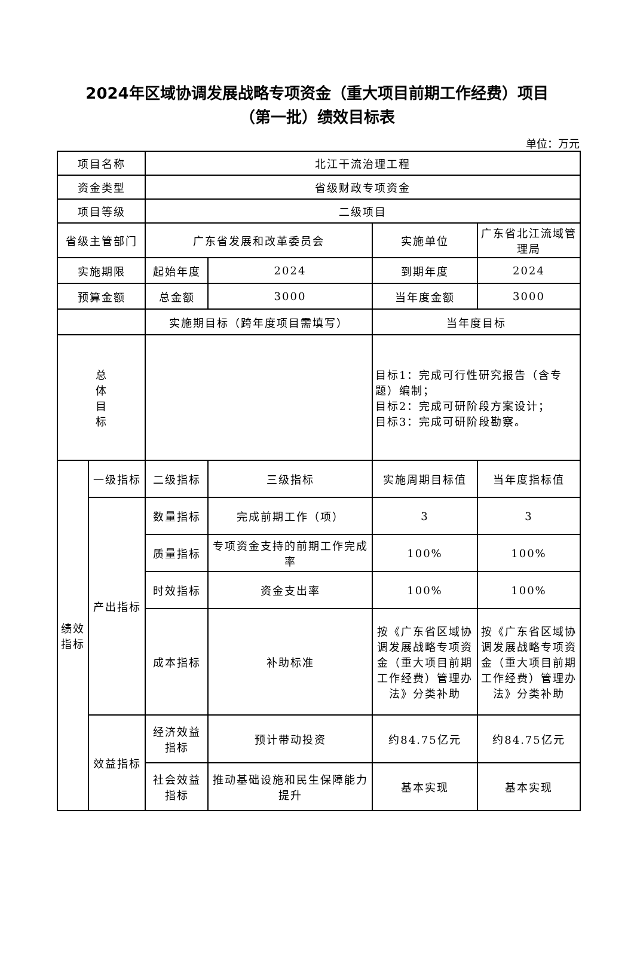2024年区域协调发展战略专项资金（重大项目前期工作经费）项目
（第一批）绩效目标表
单位：万元
| 项目名称 | | 北江干流治理工程 | | | |
| 资金类型 | | 省级财政专项资金 | | | |
| 项目等级 | | 二级项目 | | | |
| 省级主管部门 | | 广东省发展和改革委员会 | | 实施单位 | 广东省北江流域管理局 |
| 实施期限 | | 起始年度 | 2024 | 到期年度 | 2024 |
| 预算金额 | | 总金额 | 3000 | 当年度金额 | 3000 |
| | | 实施期目标（跨年度项目需填写） | | 当年度目标 | |
| 总 体 目 标 | | | | 目标1：完成可行性研究报告（含专题）编制； 目标2：完成可研阶段方案设计； 目标3：完成可研阶段勘察。 | |
| 绩效指标 | 一级指标 | 二级指标 | 三级指标 | 实施周期目标值 | 当年度指标值 |
| | 产出指标 | 数量指标 | 完成前期工作（项） | 3 | 3 |
| | | 质量指标 | 专项资金支持的前期工作完成率 | 100% | 100% |
| | | 时效指标 | 资金支出率 | 100% | 100% |
| | | 成本指标 | 补助标准 | 按《广东省区域协调发展战略专项资金（重大项目前期工作经费）管理办法》分类补助 | 按《广东省区域协调发展战略专项资金（重大项目前期工作经费）管理办法》分类补助 |
| | 效益指标 | 经济效益指标 | 预计带动投资 | 约84.75亿元 | 约84.75亿元 |
| | | 社会效益指标 | 推动基础设施和民生保障能力提升 | 基本实现 | 基本实现 |